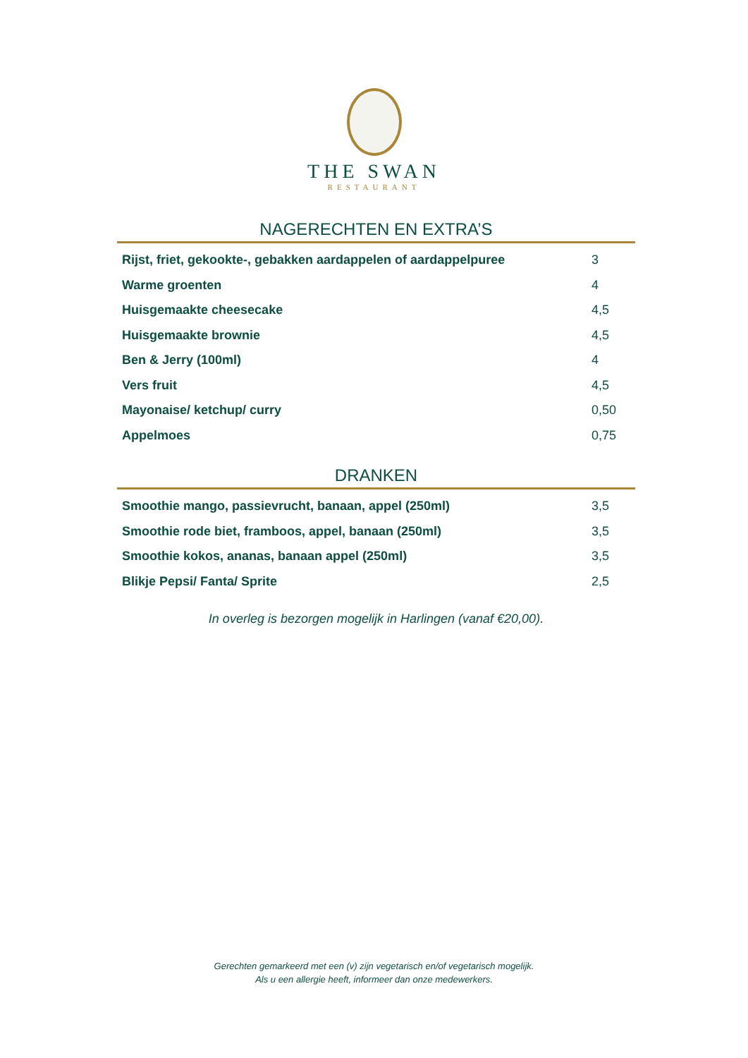THE SWAN
RESTAURANT
NAGERECHTEN EN EXTRA’S
| Rijst, friet, gekookte-, gebakken aardappelen of aardappelpuree | 3 |
| Warme groenten | 4 |
| Huisgemaakte cheesecake | 4,5 |
| Huisgemaakte brownie | 4,5 |
| Ben & Jerry (100ml) | 4 |
| Vers fruit | 4,5 |
| Mayonaise/ ketchup/ curry | 0,50 |
| Appelmoes | 0,75 |
DRANKEN
| Smoothie mango, passievrucht, banaan, appel (250ml) | 3,5 |
| Smoothie rode biet, framboos, appel, banaan (250ml) | 3,5 |
| Smoothie kokos, ananas, banaan appel (250ml) | 3,5 |
| Blikje Pepsi/ Fanta/ Sprite | 2,5 |
In overleg is bezorgen mogelijk in Harlingen (vanaf €20,00).
Gerechten gemarkeerd met een (v) zijn vegetarisch en/of vegetarisch mogelijk.
Als u een allergie heeft, informeer dan onze medewerkers.